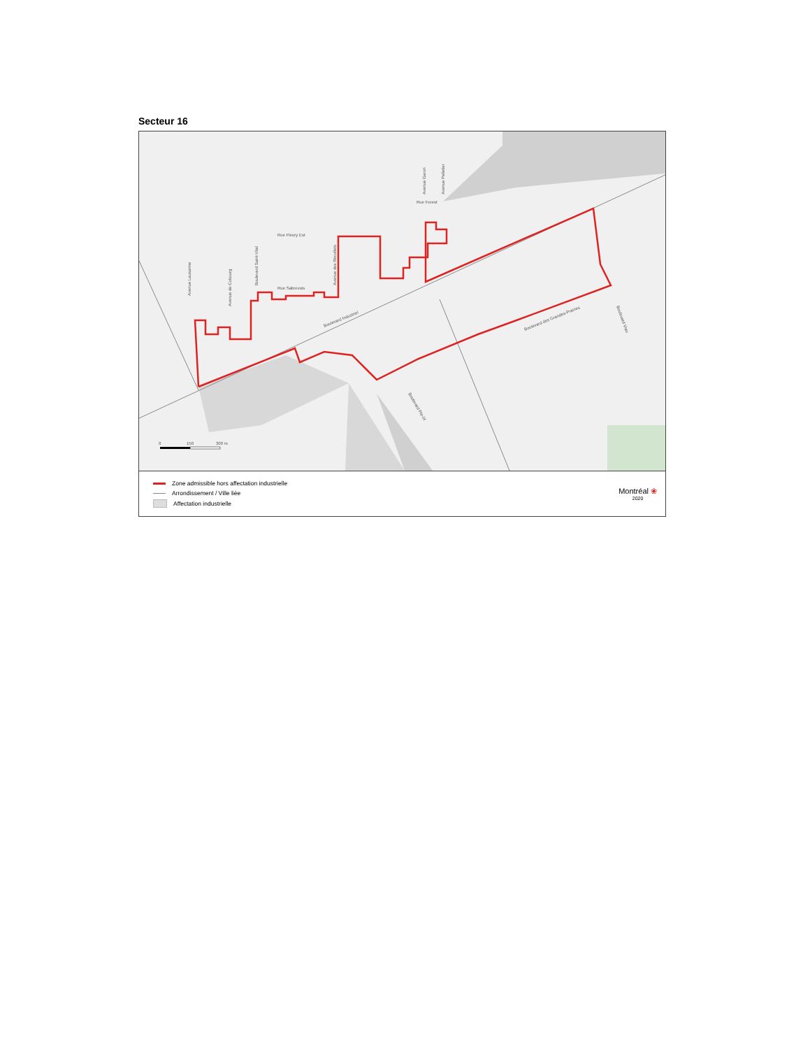Secteur 16
Rue Forest
Rue Fleury Est
Rue Sabrevois
Boulevard Industriel
Boulevard des Grandes-Prairies
Avenue Lausanne
Avenue de Cobourg
Boulevard Saint-Vital
Avenue des Récollets
Avenue Garon
Avenue Pelletier
Boulevard Pie-IX
Boulevard Viau
0
150
300 m
Zone admissible hors affectation industrielle
Arrondissement / Ville liée
Affectation industrielle
Montréal ❀
2020